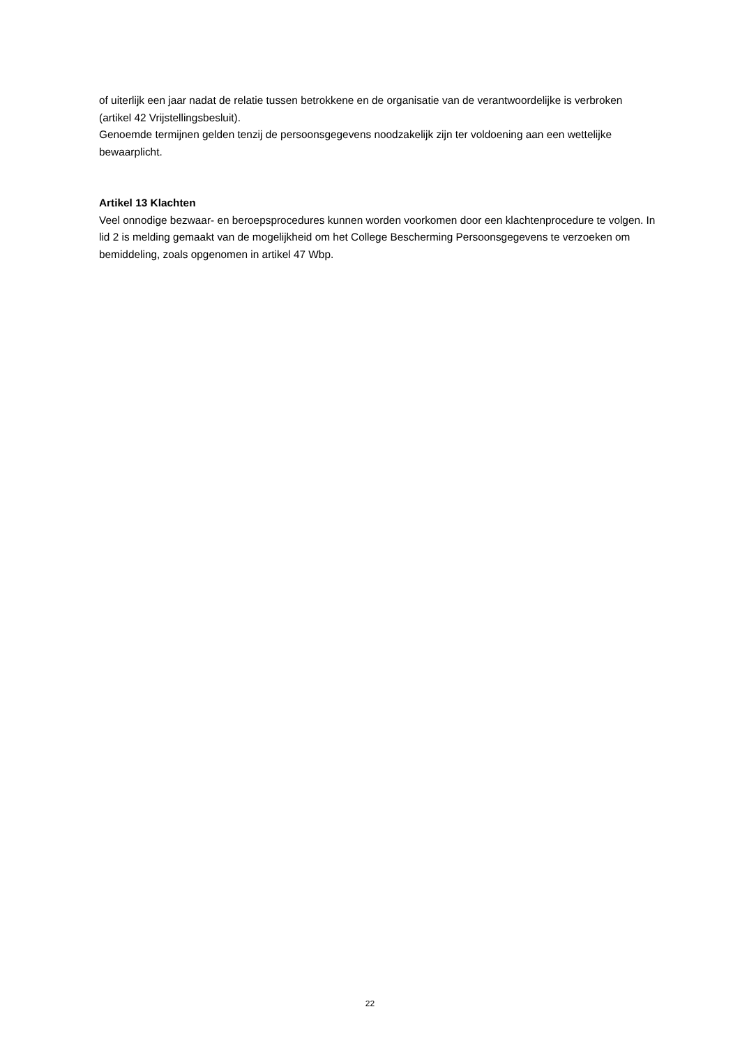of uiterlijk een jaar nadat de relatie tussen betrokkene en de organisatie van de verantwoordelijke is verbroken (artikel 42 Vrijstellingsbesluit).
Genoemde termijnen gelden tenzij de persoonsgegevens noodzakelijk zijn ter voldoening aan een wettelijke bewaarplicht.
Artikel 13 Klachten
Veel onnodige bezwaar- en beroepsprocedures kunnen worden voorkomen door een klachtenprocedure te volgen. In lid 2 is melding gemaakt van de mogelijkheid om het College Bescherming Persoonsgegevens te verzoeken om bemiddeling, zoals opgenomen in artikel 47 Wbp.
22